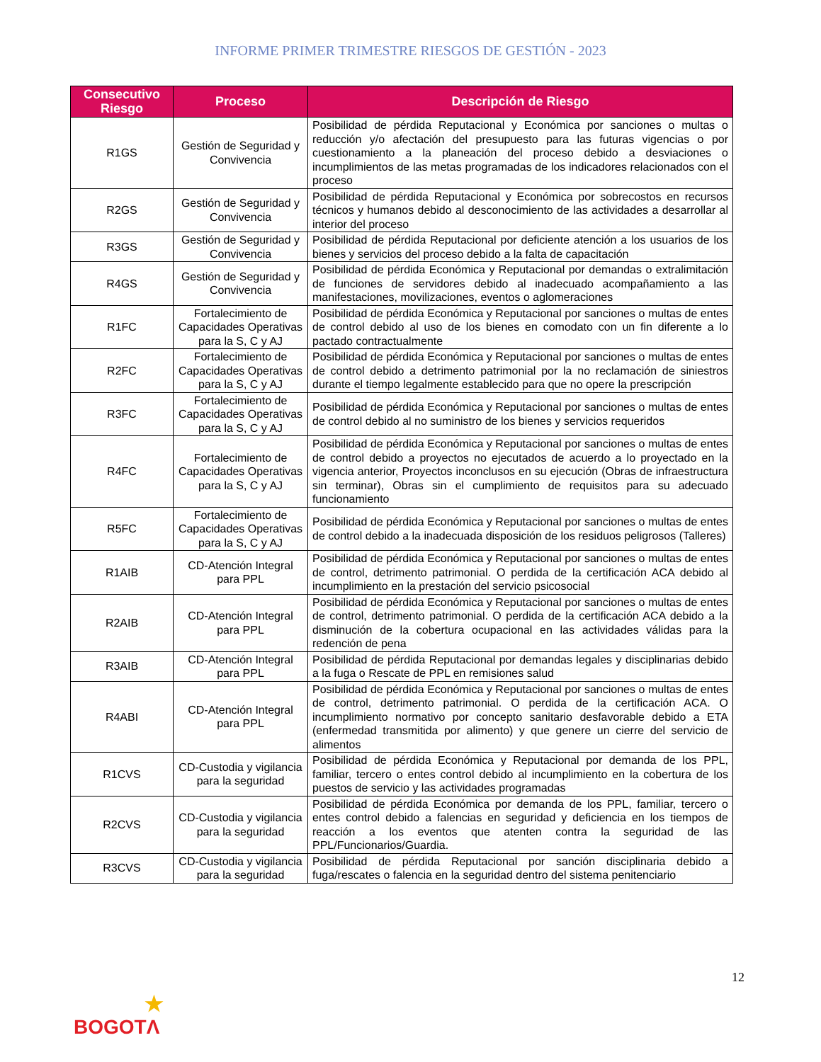INFORME PRIMER TRIMESTRE RIESGOS DE GESTIÓN - 2023
| Consecutivo Riesgo | Proceso | Descripción de Riesgo |
| --- | --- | --- |
| R1GS | Gestión de Seguridad y Convivencia | Posibilidad de pérdida Reputacional y Económica por sanciones o multas o reducción y/o afectación del presupuesto para las futuras vigencias o por cuestionamiento a la planeación del proceso debido a desviaciones o incumplimientos de las metas programadas de los indicadores relacionados con el proceso |
| R2GS | Gestión de Seguridad y Convivencia | Posibilidad de pérdida Reputacional y Económica por sobrecostos en recursos técnicos y humanos debido al desconocimiento de las actividades a desarrollar al interior del proceso |
| R3GS | Gestión de Seguridad y Convivencia | Posibilidad de pérdida Reputacional por deficiente atención a los usuarios de los bienes y servicios del proceso debido a la falta de capacitación |
| R4GS | Gestión de Seguridad y Convivencia | Posibilidad de pérdida Económica y Reputacional por demandas o extralimitación de funciones de servidores debido al inadecuado acompañamiento a las manifestaciones, movilizaciones, eventos o aglomeraciones |
| R1FC | Fortalecimiento de Capacidades Operativas para la S, C y AJ | Posibilidad de pérdida Económica y Reputacional por sanciones o multas de entes de control debido al uso de los bienes en comodato con un fin diferente a lo pactado contractualmente |
| R2FC | Fortalecimiento de Capacidades Operativas para la S, C y AJ | Posibilidad de pérdida Económica y Reputacional por sanciones o multas de entes de control debido a detrimento patrimonial por la no reclamación de siniestros durante el tiempo legalmente establecido para que no opere la prescripción |
| R3FC | Fortalecimiento de Capacidades Operativas para la S, C y AJ | Posibilidad de pérdida Económica y Reputacional por sanciones o multas de entes de control debido al no suministro de los bienes y servicios requeridos |
| R4FC | Fortalecimiento de Capacidades Operativas para la S, C y AJ | Posibilidad de pérdida Económica y Reputacional por sanciones o multas de entes de control debido a proyectos no ejecutados de acuerdo a lo proyectado en la vigencia anterior, Proyectos inconclusos en su ejecución (Obras de infraestructura sin terminar), Obras sin el cumplimiento de requisitos para su adecuado funcionamiento |
| R5FC | Fortalecimiento de Capacidades Operativas para la S, C y AJ | Posibilidad de pérdida Económica y Reputacional por sanciones o multas de entes de control debido a la inadecuada disposición de los residuos peligrosos (Talleres) |
| R1AIB | CD-Atención Integral para PPL | Posibilidad de pérdida Económica y Reputacional por sanciones o multas de entes de control, detrimento patrimonial. O perdida de la certificación ACA debido al incumplimiento en la prestación del servicio psicosocial |
| R2AIB | CD-Atención Integral para PPL | Posibilidad de pérdida Económica y Reputacional por sanciones o multas de entes de control, detrimento patrimonial. O perdida de la certificación ACA debido a la disminución de la cobertura ocupacional en las actividades válidas para la redención de pena |
| R3AIB | CD-Atención Integral para PPL | Posibilidad de pérdida Reputacional por demandas legales y disciplinarias debido a la fuga o Rescate de PPL en remisiones salud |
| R4ABI | CD-Atención Integral para PPL | Posibilidad de pérdida Económica y Reputacional por sanciones o multas de entes de control, detrimento patrimonial. O perdida de la certificación ACA. O incumplimiento normativo por concepto sanitario desfavorable debido a ETA (enfermedad transmitida por alimento) y que genere un cierre del servicio de alimentos |
| R1CVS | CD-Custodia y vigilancia para la seguridad | Posibilidad de pérdida Económica y Reputacional por demanda de los PPL, familiar, tercero o entes control debido al incumplimiento en la cobertura de los puestos de servicio y las actividades programadas |
| R2CVS | CD-Custodia y vigilancia para la seguridad | Posibilidad de pérdida Económica por demanda de los PPL, familiar, tercero o entes control debido a falencias en seguridad y deficiencia en los tiempos de reacción a los eventos que atenten contra la seguridad de las PPL/Funcionarios/Guardia. |
| R3CVS | CD-Custodia y vigilancia para la seguridad | Posibilidad de pérdida Reputacional por sanción disciplinaria debido a fuga/rescates o falencia en la seguridad dentro del sistema penitenciario |
12
★
BOGOTΛ